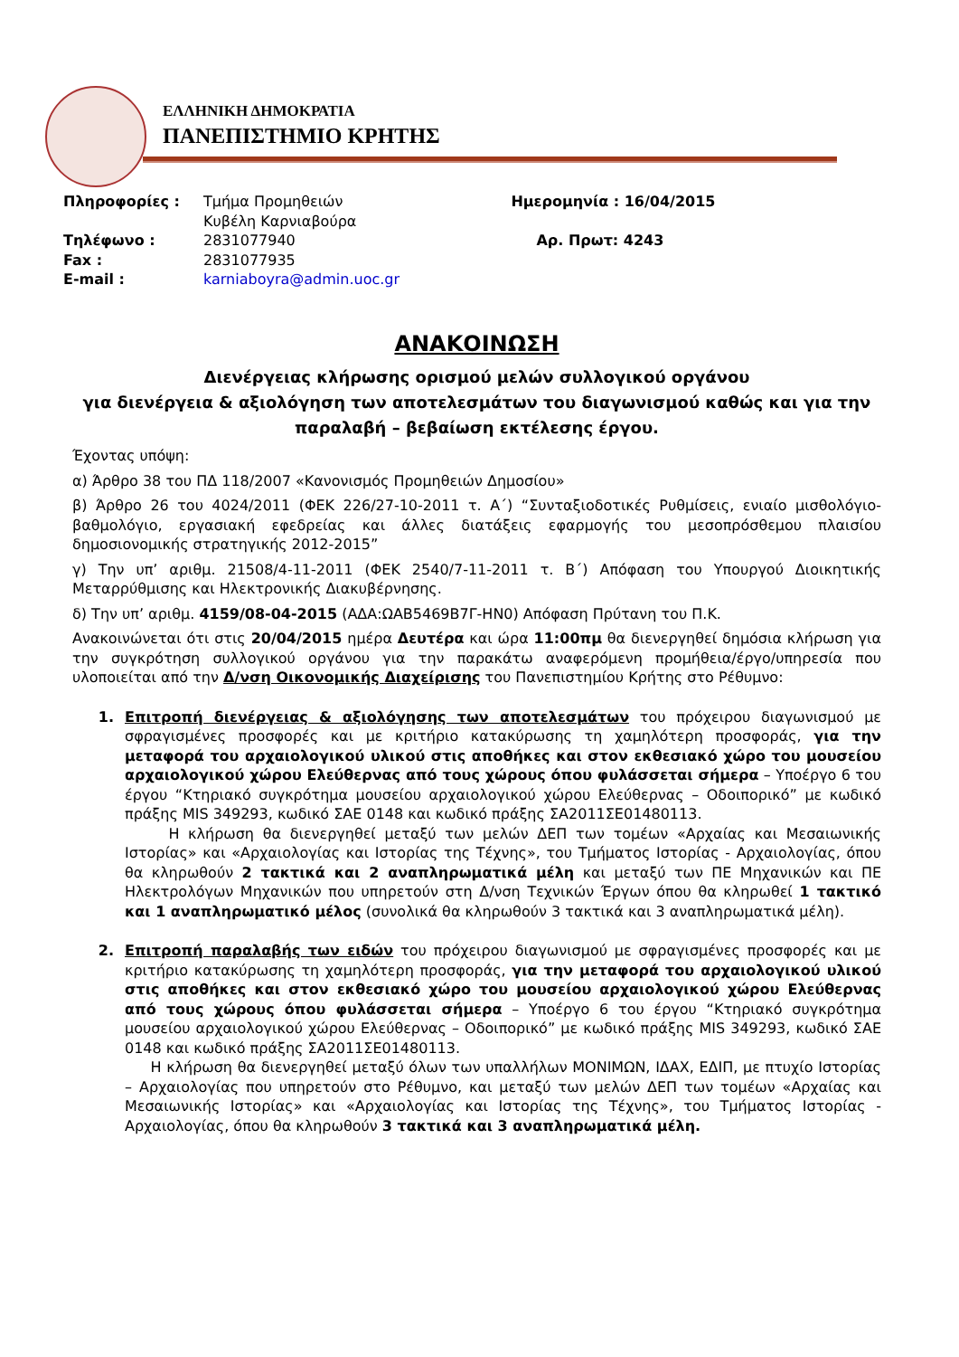ΕΛΛΗΝΙΚΗ ΔΗΜΟΚΡΑΤΙΑ
ΠΑΝΕΠΙΣΤΗΜΙΟ ΚΡΗΤΗΣ
| Πληροφορίες : | Τμήμα Προμηθειών Κυβέλη Καρνιαβούρα | Ημερομηνία : 16/04/2015 |
| Τηλέφωνο : | 2831077940 | Αρ. Πρωτ: 4243 |
| Fax : | 2831077935 | |
| E-mail : | karniaboyra@admin.uoc.gr | |
ΑΝΑΚΟΙΝΩΣΗ
Διενέργειας κλήρωσης ορισμού μελών συλλογικού οργάνου
για διενέργεια & αξιολόγηση των αποτελεσμάτων του διαγωνισμού καθώς και για την παραλαβή – βεβαίωση εκτέλεσης έργου.
Έχοντας υπόψη:
α) Άρθρο 38 του ΠΔ 118/2007 «Κανονισμός Προμηθειών Δημοσίου»
β) Άρθρο 26 του 4024/2011 (ΦΕΚ 226/27-10-2011 τ. Α΄) “Συνταξιοδοτικές Ρυθμίσεις, ενιαίο μισθολόγιο-βαθμολόγιο, εργασιακή εφεδρείας και άλλες διατάξεις εφαρμογής του μεσοπρόσθεμου πλαισίου δημοσιονομικής στρατηγικής 2012-2015”
γ) Την υπ’ αριθμ. 21508/4-11-2011 (ΦΕΚ 2540/7-11-2011 τ. Β΄) Απόφαση του Υπουργού Διοικητικής Μεταρρύθμισης και Ηλεκτρονικής Διακυβέρνησης.
δ) Την υπ’ αριθμ. 4159/08-04-2015 (ΑΔΑ:ΩΑΒ5469Β7Γ-ΗΝ0) Απόφαση Πρύτανη του Π.Κ.
Ανακοινώνεται ότι στις 20/04/2015 ημέρα Δευτέρα και ώρα 11:00πμ θα διενεργηθεί δημόσια κλήρωση για την συγκρότηση συλλογικού οργάνου για την παρακάτω αναφερόμενη προμήθεια/έργο/υπηρεσία που υλοποιείται από την Δ/νση Οικονομικής Διαχείρισης του Πανεπιστημίου Κρήτης στο Ρέθυμνο:
1. Επιτροπή διενέργειας & αξιολόγησης των αποτελεσμάτων του πρόχειρου διαγωνισμού με σφραγισμένες προσφορές και με κριτήριο κατακύρωσης τη χαμηλότερη προσφοράς, για την μεταφορά του αρχαιολογικού υλικού στις αποθήκες και στον εκθεσιακό χώρο του μουσείου αρχαιολογικού χώρου Ελεύθερνας από τους χώρους όπου φυλάσσεται σήμερα – Υποέργο 6 του έργου “Κτηριακό συγκρότημα μουσείου αρχαιολογικού χώρου Ελεύθερνας – Οδοιπορικό” με κωδικό πράξης MIS 349293, κωδικό ΣΑΕ 0148 και κωδικό πράξης ΣΑ2011ΣΕ01480113.
Η κλήρωση θα διενεργηθεί μεταξύ των μελών ΔΕΠ των τομέων «Αρχαίας και Μεσαιωνικής Ιστορίας» και «Αρχαιολογίας και Ιστορίας της Τέχνης», του Τμήματος Ιστορίας - Αρχαιολογίας, όπου θα κληρωθούν 2 τακτικά και 2 αναπληρωματικά μέλη και μεταξύ των ΠΕ Μηχανικών και ΠΕ Ηλεκτρολόγων Μηχανικών που υπηρετούν στη Δ/νση Τεχνικών Έργων όπου θα κληρωθεί 1 τακτικό και 1 αναπληρωματικό μέλος (συνολικά θα κληρωθούν 3 τακτικά και 3 αναπληρωματικά μέλη).
2. Επιτροπή παραλαβής των ειδών του πρόχειρου διαγωνισμού με σφραγισμένες προσφορές και με κριτήριο κατακύρωσης τη χαμηλότερη προσφοράς, για την μεταφορά του αρχαιολογικού υλικού στις αποθήκες και στον εκθεσιακό χώρο του μουσείου αρχαιολογικού χώρου Ελεύθερνας από τους χώρους όπου φυλάσσεται σήμερα – Υποέργο 6 του έργου “Κτηριακό συγκρότημα μουσείου αρχαιολογικού χώρου Ελεύθερνας – Οδοιπορικό” με κωδικό πράξης MIS 349293, κωδικό ΣΑΕ 0148 και κωδικό πράξης ΣΑ2011ΣΕ01480113.
Η κλήρωση θα διενεργηθεί μεταξύ όλων των υπαλλήλων ΜΟΝΙΜΩΝ, ΙΔΑΧ, ΕΔΙΠ, με πτυχίο Ιστορίας – Αρχαιολογίας που υπηρετούν στο Ρέθυμνο, και μεταξύ των μελών ΔΕΠ των τομέων «Αρχαίας και Μεσαιωνικής Ιστορίας» και «Αρχαιολογίας και Ιστορίας της Τέχνης», του Τμήματος Ιστορίας - Αρχαιολογίας, όπου θα κληρωθούν 3 τακτικά και 3 αναπληρωματικά μέλη.